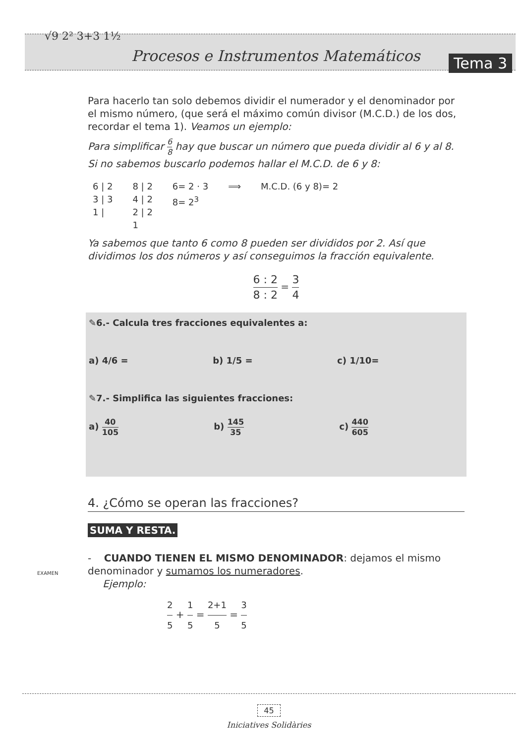√9 2² 3+3 1½
Procesos e Instrumentos Matemáticos
Tema 3
Para hacerlo tan solo debemos dividir el numerador y el denominador por el mismo número, (que será el máximo común divisor (M.C.D.) de los dos, recordar el tema 1). Veamos un ejemplo:
Para simplificar 6 8 hay que buscar un número que pueda dividir al 6 y al 8. Si no sabemos buscarlo podemos hallar el M.C.D. de 6 y 8:
6 | 2
3 | 3
1 |
8 | 2
4 | 2
2 | 2
1
6= 2 · 3
8= 2<sup>3</sup>
⟹ M.C.D. (6 y 8)= 2
Ya sabemos que tanto 6 como 8 pueden ser divididos por 2. Así que dividimos los dos números y así conseguimos la fracción equivalente.
6 : 2 8 : 2 = 3 4
✎6.- Calcula tres fracciones equivalentes a:
a) 4/6 = b) 1/5 = c) 1/10=
✎7.- Simplifica las siguientes fracciones:
a) 40 105 b) 145 35 c) 440 605
4. ¿Cómo se operan las fracciones?
SUMA Y RESTA.
- CUANDO TIENEN EL MISMO DENOMINADOR: dejamos el mismo denominador y sumamos los numeradores.
Ejemplo:
2 5 + 1 5 = 2+1 5 = 3 5
EXAMEN
45
Iniciatives Solidàries